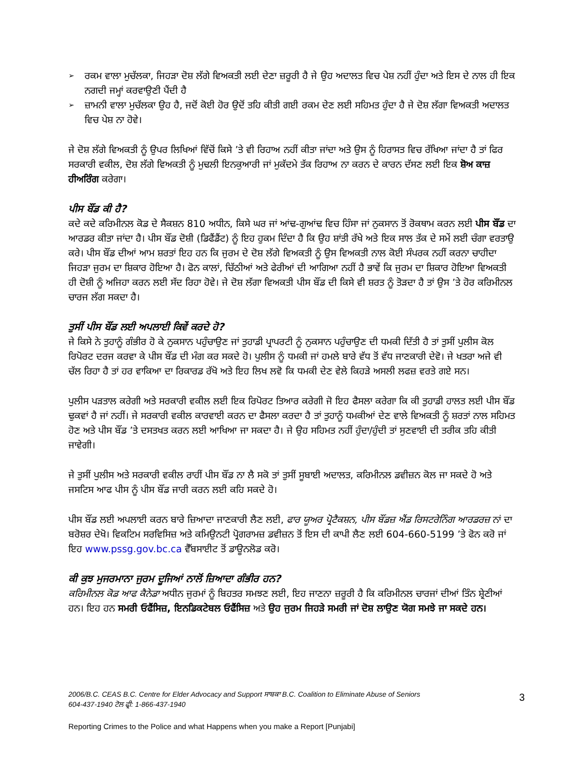➢ ਰਕਮ ਵਾਲਾ ਮੁਚੱਲਕਾ, ਜਿਹੜਾ ਦੋਸ਼ ਲੱਗੇ ਵਿਅਕਤੀ ਲਈ ਦੇਣਾ ਜ਼ਰੂਰੀ ਹੈ ਜੇ ਉਹ ਅਦਾਲਤ ਵਿਚ ਪੇਸ਼ ਨਹੀਂ ਹੁੰਦਾ ਅਤੇ ਇਸ ਦੇ ਨਾਲ ਹੀ ਇਕ ਨਗਦੀ ਜਮ੍ਹਾਂ ਕਰਵਾਉਣੀ ਪੈਂਦੀ ਹੈ
➢ ਜ਼ਾਮਨੀ ਵਾਲਾ ਮੁਚੱਲਕਾ ਉਹ ਹੈ, ਜਦੋਂ ਕੋਈ ਹੋਰ ਉਦੋਂ ਤਹਿ ਕੀਤੀ ਗਈ ਰਕਮ ਦੇਣ ਲਈ ਸਹਿਮਤ ਹੁੰਦਾ ਹੈ ਜੇ ਦੋਸ਼ ਲੱਗਾ ਵਿਅਕਤੀ ਅਦਾਲਤ ਵਿਚ ਪੇਸ਼ ਨਾ ਹੋਵੇ।
ਜੇ ਦੋਸ਼ ਲੱਗੇ ਵਿਅਕਤੀ ਨੂੰ ਉਪਰ ਲਿਖਿਆਂ ਵਿੱਚੋਂ ਕਿਸੇ ’ਤੇ ਵੀ ਰਿਹਾਅ ਨਹੀਂ ਕੀਤਾ ਜਾਂਦਾ ਅਤੇ ਉਸ ਨੂੰ ਹਿਰਾਸਤ ਵਿਚ ਰੱਖਿਆ ਜਾਂਦਾ ਹੈ ਤਾਂ ਫਿਰ ਸਰਕਾਰੀ ਵਕੀਲ, ਦੋਸ਼ ਲੱਗੇ ਵਿਅਕਤੀ ਨੂੰ ਮੁਢਲੀ ਇਨਕੁਆਰੀ ਜਾਂ ਮੁਕੱਦਮੇ ਤੱਕ ਰਿਹਾਅ ਨਾ ਕਰਨ ਦੇ ਕਾਰਨ ਦੱਸਣ ਲਈ ਇਕ ਸ਼ੋਅ ਕਾਜ਼ ਹੀਅਰਿੰਗ ਕਰੇਗਾ।
ਪੀਸ ਬੌਂਡ ਕੀ ਹੈ?
ਕਦੇ ਕਦੇ ਕਰਿਮੀਨਲ ਕੋਡ ਦੇ ਸੈਕਸ਼ਨ 810 ਅਧੀਨ, ਕਿਸੇ ਘਰ ਜਾਂ ਆਂਢ-ਗੁਆਂਢ ਵਿਚ ਹਿੰਸਾ ਜਾਂ ਨੁਕਸਾਨ ਤੋਂ ਰੋਕਥਾਮ ਕਰਨ ਲਈ ਪੀਸ ਬੌਂਡ ਦਾ ਆਰਡਰ ਕੀਤਾ ਜਾਂਦਾ ਹੈ। ਪੀਸ ਬੌਂਡ ਦੋਸ਼ੀ (ਡਿਫੈਂਡੈਂਟ) ਨੂੰ ਇਹ ਹੁਕਮ ਦਿੰਦਾ ਹੈ ਕਿ ਉਹ ਸ਼ਾਂਤੀ ਰੱਖੇ ਅਤੇ ਇਕ ਸਾਲ ਤੱਕ ਦੇ ਸਮੇਂ ਲਈ ਚੰਗਾ ਵਰਤਾਉ ਕਰੇ। ਪੀਸ ਬੌਂਡ ਦੀਆਂ ਆਮ ਸ਼ਰਤਾਂ ਇਹ ਹਨ ਕਿ ਜੁਰਮ ਦੇ ਦੋਸ਼ ਲੱਗੇ ਵਿਅਕਤੀ ਨੂੰ ਉਸ ਵਿਅਕਤੀ ਨਾਲ ਕੋਈ ਸੰਪਰਕ ਨਹੀਂ ਕਰਨਾ ਚਾਹੀਦਾ ਜਿਹੜਾ ਜੁਰਮ ਦਾ ਸ਼ਿਕਾਰ ਹੋਇਆ ਹੈ। ਫੋਨ ਕਾਲਾਂ, ਚਿੱਠੀਆਂ ਅਤੇ ਫੇਰੀਆਂ ਦੀ ਆਗਿਆ ਨਹੀਂ ਹੈ ਭਾਵੇਂ ਕਿ ਜੁਰਮ ਦਾ ਸ਼ਿਕਾਰ ਹੋਇਆ ਵਿਅਕਤੀ ਹੀ ਦੋਸ਼ੀ ਨੂੰ ਅਜਿਹਾ ਕਰਨ ਲਈ ਸੱਦ ਰਿਹਾ ਹੋਵੇ। ਜੇ ਦੋਸ਼ ਲੱਗਾ ਵਿਅਕਤੀ ਪੀਸ ਬੌਂਡ ਦੀ ਕਿਸੇ ਵੀ ਸ਼ਰਤ ਨੂੰ ਤੋੜਦਾ ਹੈ ਤਾਂ ਉਸ ’ਤੇ ਹੋਰ ਕਰਿਮੀਨਲ ਚਾਰਜ ਲੱਗ ਸਕਦਾ ਹੈ।
ਤੁਸੀਂ ਪੀਸ ਬੌਂਡ ਲਈ ਅਪਲਾਈ ਕਿਵੇਂ ਕਰਦੇ ਹੋ?
ਜੇ ਕਿਸੇ ਨੇ ਤੁਹਾਨੂੰ ਗੰਭੀਰ ਹੋ ਕੇ ਨੁਕਸਾਨ ਪਹੁੰਚਾਉਣ ਜਾਂ ਤੁਹਾਡੀ ਪ੍ਰਾਪਰਟੀ ਨੂੰ ਨੁਕਸਾਨ ਪਹੁੰਚਾਉਣ ਦੀ ਧਮਕੀ ਦਿੱਤੀ ਹੈ ਤਾਂ ਤੁਸੀਂ ਪੁਲੀਸ ਕੋਲ ਰਿਪੋਰਟ ਦਰਜ ਕਰਵਾ ਕੇ ਪੀਸ ਬੌਂਡ ਦੀ ਮੰਗ ਕਰ ਸਕਦੇ ਹੋ। ਪੁਲੀਸ ਨੂੰ ਧਮਕੀ ਜਾਂ ਹਮਲੇ ਬਾਰੇ ਵੱਧ ਤੋਂ ਵੱਧ ਜਾਣਕਾਰੀ ਦੇਵੋ। ਜੇ ਖਤਰਾ ਅਜੇ ਵੀ ਚੱਲ ਰਿਹਾ ਹੈ ਤਾਂ ਹਰ ਵਾਕਿਆ ਦਾ ਰਿਕਾਰਡ ਰੱਖੋ ਅਤੇ ਇਹ ਲਿਖ ਲਵੋ ਕਿ ਧਮਕੀ ਦੇਣ ਵੇਲੇ ਕਿਹੜੇ ਅਸਲੀ ਲਫਜ਼ ਵਰਤੇ ਗਏ ਸਨ।
ਪੁਲੀਸ ਪੜਤਾਲ ਕਰੇਗੀ ਅਤੇ ਸਰਕਾਰੀ ਵਕੀਲ ਲਈ ਇਕ ਰਿਪੋਰਟ ਤਿਆਰ ਕਰੇਗੀ ਜੋ ਇਹ ਫੈਸਲਾ ਕਰੇਗਾ ਕਿ ਕੀ ਤੁਹਾਡੀ ਹਾਲਤ ਲਈ ਪੀਸ ਬੌਂਡ ਢੁਕਵਾਂ ਹੈ ਜਾਂ ਨਹੀਂ। ਜੇ ਸਰਕਾਰੀ ਵਕੀਲ ਕਾਰਵਾਈ ਕਰਨ ਦਾ ਫੈਸਲਾ ਕਰਦਾ ਹੈ ਤਾਂ ਤੁਹਾਨੂੰ ਧਮਕੀਆਂ ਦੇਣ ਵਾਲੇ ਵਿਅਕਤੀ ਨੂੰ ਸ਼ਰਤਾਂ ਨਾਲ ਸਹਿਮਤ ਹੋਣ ਅਤੇ ਪੀਸ ਬੌਂਡ ’ਤੇ ਦਸਤਖਤ ਕਰਨ ਲਈ ਆਖਿਆ ਜਾ ਸਕਦਾ ਹੈ। ਜੇ ਉਹ ਸਹਿਮਤ ਨਹੀਂ ਹੁੰਦਾ/ਹੁੰਦੀ ਤਾਂ ਸੁਣਵਾਈ ਦੀ ਤਰੀਕ ਤਹਿ ਕੀਤੀ ਜਾਵੇਗੀ।
ਜੇ ਤੁਸੀਂ ਪੁਲੀਸ ਅਤੇ ਸਰਕਾਰੀ ਵਕੀਲ ਰਾਹੀਂ ਪੀਸ ਬੌਂਡ ਨਾ ਲੈ ਸਕੋ ਤਾਂ ਤੁਸੀਂ ਸੂਬਾਈ ਅਦਾਲਤ, ਕਰਿਮੀਨਲ ਡਵੀਜ਼ਨ ਕੋਲ ਜਾ ਸਕਦੇ ਹੋ ਅਤੇ ਜਸਟਿਸ ਆਫ ਪੀਸ ਨੂੰ ਪੀਸ ਬੌਂਡ ਜਾਰੀ ਕਰਨ ਲਈ ਕਹਿ ਸਕਦੇ ਹੋ।
ਪੀਸ ਬੌਂਡ ਲਈ ਅਪਲਾਈ ਕਰਨ ਬਾਰੇ ਜ਼ਿਆਦਾ ਜਾਣਕਾਰੀ ਲੈਣ ਲਈ, ਫਾਰ ਯੂਅਰ ਪ੍ਰੋਟੈਕਸ਼ਨ, ਪੀਸ ਬੌਂਡਜ਼ ਐਂਡ ਰਿਸਟਰੇਨਿੰਗ ਆਰਡਰਜ਼ ਨਾਂ ਦਾ ਬਰੋਸ਼ਰ ਦੇਖੋ। ਵਿਕਟਿਮ ਸਰਵਿਸਿਜ਼ ਅਤੇ ਕਮਿਉਨਟੀ ਪ੍ਰੋਗਰਾਮਜ਼ ਡਵੀਜ਼ਨ ਤੋਂ ਇਸ ਦੀ ਕਾਪੀ ਲੈਣ ਲਈ 604-660-5199 ’ਤੇ ਫੋਨ ਕਰੋ ਜਾਂ ਇਹ www.pssg.gov.bc.ca ਵੈੱਬਸਾਈਟ ਤੋਂ ਡਾਊਨਲੋਡ ਕਰੋ।
ਕੀ ਕੁਝ ਮੁਜਰਮਾਨਾ ਜੁਰਮ ਦੂਜਿਆਂ ਨਾਲੋਂ ਜ਼ਿਆਦਾ ਗੰਭੀਰ ਹਨ?
ਕਰਿਮੀਨਲ ਕੋਡ ਆਫ ਕੈਨੇਡਾ ਅਧੀਨ ਜੁਰਮਾਂ ਨੂੰ ਬਿਹਤਰ ਸਮਝਣ ਲਈ, ਇਹ ਜਾਣਨਾ ਜ਼ਰੂਰੀ ਹੈ ਕਿ ਕਰਿਮੀਨਲ ਚਾਰਜਾਂ ਦੀਆਂ ਤਿੰਨ ਸ਼੍ਰੇਣੀਆਂ ਹਨ। ਇਹ ਹਨ ਸਮਰੀ ਓਫੈਂਸਿਜ਼, ਇਨਡਿਕਟੇਬਲ ਓਫੈਂਸਿਜ਼ ਅਤੇ ਉਹ ਜੁਰਮ ਜਿਹੜੇ ਸਮਰੀ ਜਾਂ ਦੋਸ਼ ਲਾਉਣ ਯੋਗ ਸਮਝੇ ਜਾ ਸਕਦੇ ਹਨ।
2006/B.C. CEAS B.C. Centre for Elder Advocacy and Support ਸਾਬਕਾ B.C. Coalition to Eliminate Abuse of Seniors
604-437-1940 ਟੋਲ ਫ੍ਰੀ: 1-866-437-1940
3
Reporting Crimes to the Police and what Happens when you make a Report [Punjabi]